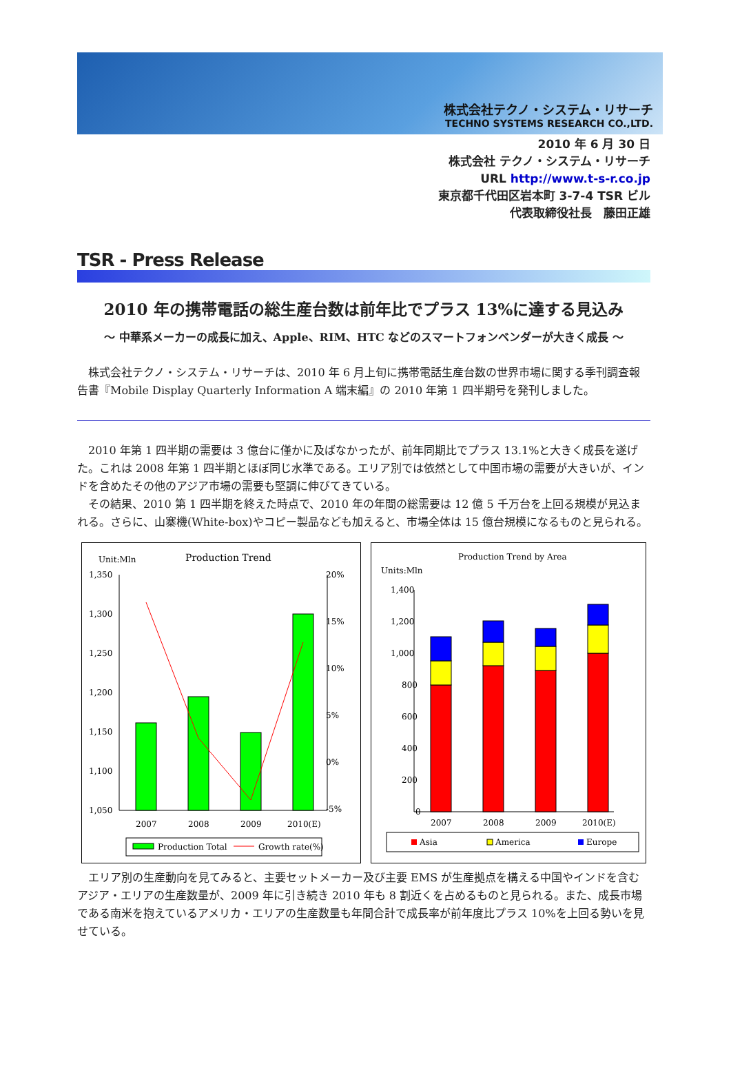株式会社テクノ・システム・リサーチ
TECHNO SYSTEMS RESEARCH CO.,LTD.
2010 年 6 月 30 日
株式会社 テクノ・システム・リサーチ
URL http://www.t-s-r.co.jp
東京都千代田区岩本町 3-7-4 TSR ビル
代表取締役社長　藤田正雄
TSR - Press Release
2010 年の携帯電話の総生産台数は前年比でプラス 13%に達する見込み
～ 中華系メーカーの成長に加え、Apple、RIM、HTC などのスマートフォンベンダーが大きく成長 ～
　株式会社テクノ・システム・リサーチは、2010 年 6 月上旬に携帯電話生産台数の世界市場に関する季刊調査報告書『Mobile Display Quarterly Information A 端末編』の 2010 年第 1 四半期号を発刊しました。
　2010 年第 1 四半期の需要は 3 億台に僅かに及ばなかったが、前年同期比でプラス 13.1%と大きく成長を遂げた。これは 2008 年第 1 四半期とほぼ同じ水準である。エリア別では依然として中国市場の需要が大きいが、インドを含めたその他のアジア市場の需要も堅調に伸びてきている。
　その結果、2010 第 1 四半期を終えた時点で、2010 年の年間の総需要は 12 億 5 千万台を上回る規模が見込まれる。さらに、山寨機(White-box)やコピー製品なども加えると、市場全体は 15 億台規模になるものと見られる。
Unit:Mln
Production Trend
1,350
1,300
1,250
1,200
1,150
1,100
1,050
20%
15%
10%
5%
0%
-5%
2007
2008
2009
2010(E)
Production Total
Growth rate(%)
Production Trend by Area
Units:Mln
1,400
1,200
1,000
800
600
400
200
0
2007
2008
2009
2010(E)
Asia
America
Europe
　エリア別の生産動向を見てみると、主要セットメーカー及び主要 EMS が生産拠点を構える中国やインドを含むアジア・エリアの生産数量が、2009 年に引き続き 2010 年も 8 割近くを占めるものと見られる。また、成長市場である南米を抱えているアメリカ・エリアの生産数量も年間合計で成長率が前年度比プラス 10%を上回る勢いを見せている。